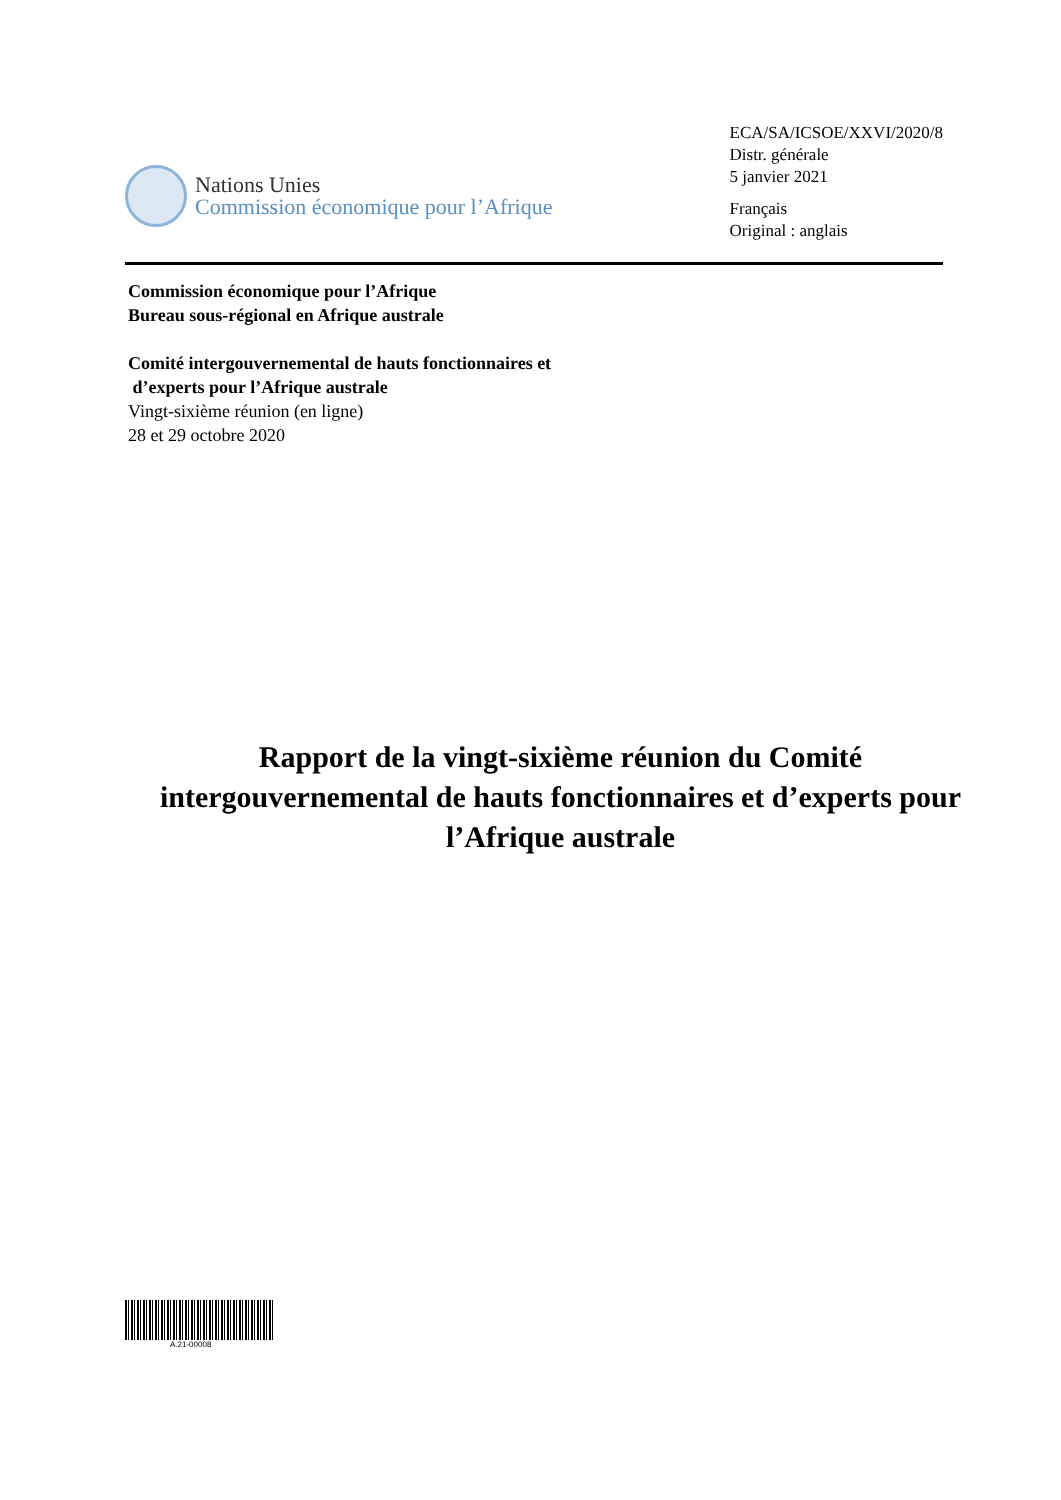Nations Unies
Commission économique pour l’Afrique
ECA/SA/ICSOE/XXVI/2020/8
Distr. générale
5 janvier 2021
Français
Original : anglais
Commission économique pour l’Afrique
Bureau sous-régional en Afrique australe
Comité intergouvernemental de hauts fonctionnaires et
d’experts pour l’Afrique australe
Vingt-sixième réunion (en ligne)
28 et 29 octobre 2020
Rapport de la vingt-sixième réunion du Comité intergouvernemental de hauts fonctionnaires et d’experts pour l’Afrique australe
A.21-00008